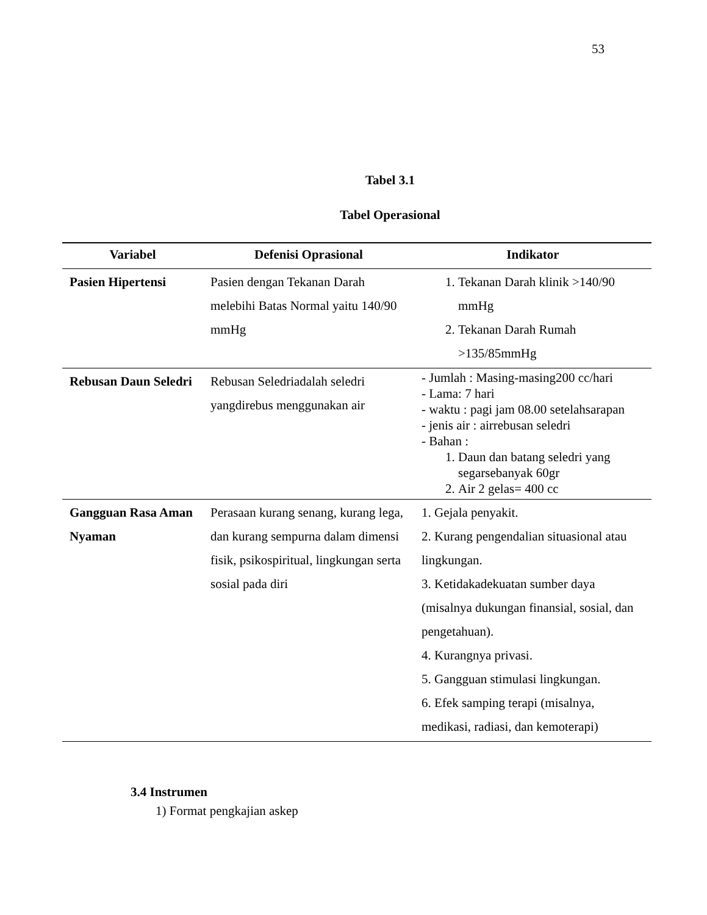53
Tabel 3.1
Tabel Operasional
| Variabel | Defenisi Oprasional | Indikator |
| --- | --- | --- |
| Pasien Hipertensi | Pasien dengan Tekanan Darah melebihi Batas Normal yaitu 140/90 mmHg | 1. Tekanan Darah klinik >140/90 mmHg 2. Tekanan Darah Rumah >135/85mmHg |
| Rebusan Daun Seledri | Rebusan Seledriadalah seledri yangdirebus menggunakan air | - Jumlah : Masing-masing200 cc/hari - Lama: 7 hari - waktu : pagi jam 08.00 setelahsarapan - jenis air : airrebusan seledri - Bahan : 1. Daun dan batang seledri yang segarsebanyak 60gr 2. Air 2 gelas= 400 cc |
| Gangguan Rasa Aman Nyaman | Perasaan kurang senang, kurang lega, dan kurang sempurna dalam dimensi fisik, psikospiritual, lingkungan serta sosial pada diri | 1. Gejala penyakit. 2. Kurang pengendalian situasional atau lingkungan. 3. Ketidakadekuatan sumber daya (misalnya dukungan finansial, sosial, dan pengetahuan). 4. Kurangnya privasi. 5. Gangguan stimulasi lingkungan. 6. Efek samping terapi (misalnya, medikasi, radiasi, dan kemoterapi) |
3.4 Instrumen
1) Format pengkajian askep